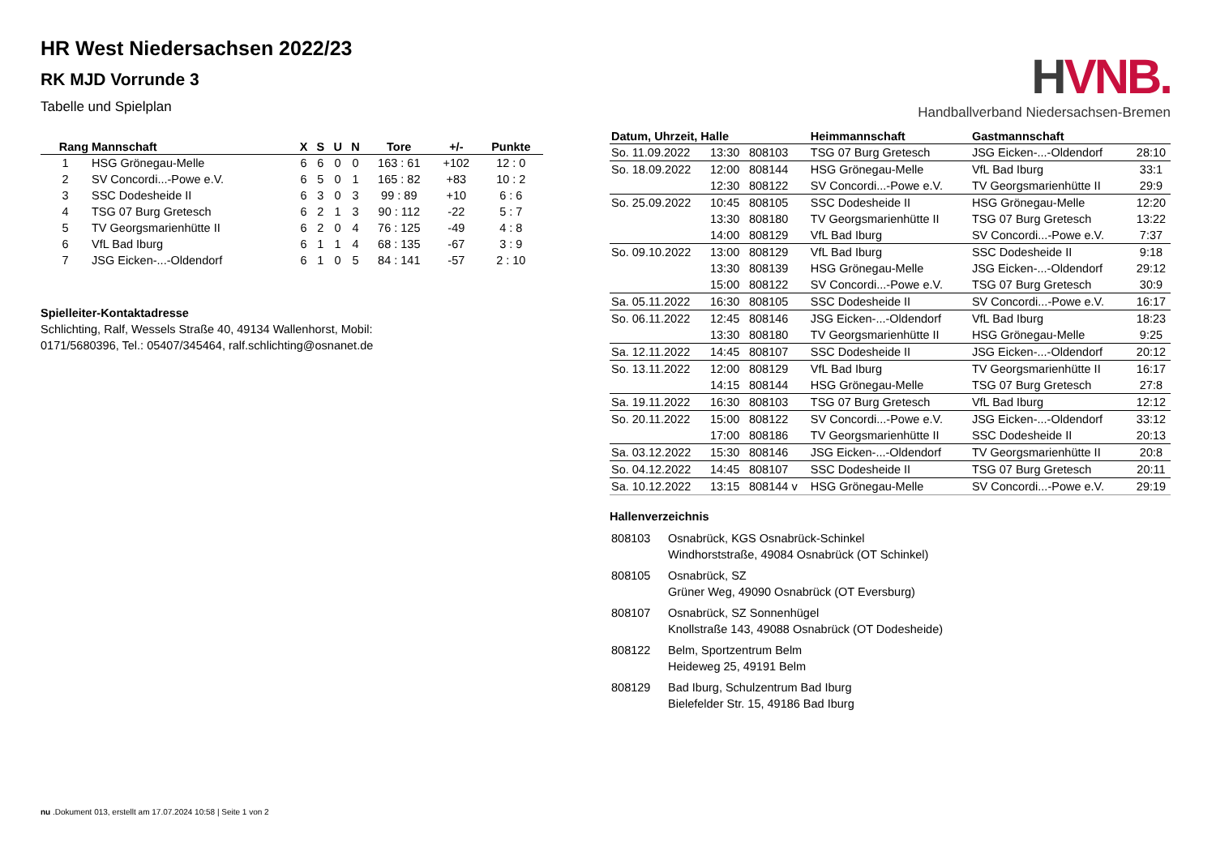HR West Niedersachsen 2022/23
RK MJD Vorrunde 3
Tabelle und Spielplan
| Rang | Mannschaft | X | S | U | N | Tore | +/- | Punkte |
| --- | --- | --- | --- | --- | --- | --- | --- | --- |
| 1 | HSG Grönegau-Melle | 6 | 6 | 0 | 0 | 163 : 61 | +102 | 12 : 0 |
| 2 | SV Concordi...-Powe e.V. | 6 | 5 | 0 | 1 | 165 : 82 | +83 | 10 : 2 |
| 3 | SSC Dodesheide II | 6 | 3 | 0 | 3 | 99 : 89 | +10 | 6 : 6 |
| 4 | TSG 07 Burg Gretesch | 6 | 2 | 1 | 3 | 90 : 112 | -22 | 5 : 7 |
| 5 | TV Georgsmarienhütte II | 6 | 2 | 0 | 4 | 76 : 125 | -49 | 4 : 8 |
| 6 | VfL Bad Iburg | 6 | 1 | 1 | 4 | 68 : 135 | -67 | 3 : 9 |
| 7 | JSG Eicken-...-Oldendorf | 6 | 1 | 0 | 5 | 84 : 141 | -57 | 2 : 10 |
Spielleiter-Kontaktadresse
Schlichting, Ralf, Wessels Straße 40, 49134 Wallenhorst, Mobil:
0171/5680396, Tel.: 05407/345464, ralf.schlichting@osnanet.de
HVNB.
Handballverband Niedersachsen-Bremen
| Datum, Uhrzeit, Halle | | | Heimmannschaft | Gastmannschaft | |
| --- | --- | --- | --- | --- | --- |
| So. 11.09.2022 | 13:30 | 808103 | TSG 07 Burg Gretesch | JSG Eicken-...-Oldendorf | 28:10 |
| So. 18.09.2022 | 12:00 | 808144 | HSG Grönegau-Melle | VfL Bad Iburg | 33:1 |
| | 12:30 | 808122 | SV Concordi...-Powe e.V. | TV Georgsmarienhütte II | 29:9 |
| So. 25.09.2022 | 10:45 | 808105 | SSC Dodesheide II | HSG Grönegau-Melle | 12:20 |
| | 13:30 | 808180 | TV Georgsmarienhütte II | TSG 07 Burg Gretesch | 13:22 |
| | 14:00 | 808129 | VfL Bad Iburg | SV Concordi...-Powe e.V. | 7:37 |
| So. 09.10.2022 | 13:00 | 808129 | VfL Bad Iburg | SSC Dodesheide II | 9:18 |
| | 13:30 | 808139 | HSG Grönegau-Melle | JSG Eicken-...-Oldendorf | 29:12 |
| | 15:00 | 808122 | SV Concordi...-Powe e.V. | TSG 07 Burg Gretesch | 30:9 |
| Sa. 05.11.2022 | 16:30 | 808105 | SSC Dodesheide II | SV Concordi...-Powe e.V. | 16:17 |
| So. 06.11.2022 | 12:45 | 808146 | JSG Eicken-...-Oldendorf | VfL Bad Iburg | 18:23 |
| | 13:30 | 808180 | TV Georgsmarienhütte II | HSG Grönegau-Melle | 9:25 |
| Sa. 12.11.2022 | 14:45 | 808107 | SSC Dodesheide II | JSG Eicken-...-Oldendorf | 20:12 |
| So. 13.11.2022 | 12:00 | 808129 | VfL Bad Iburg | TV Georgsmarienhütte II | 16:17 |
| | 14:15 | 808144 | HSG Grönegau-Melle | TSG 07 Burg Gretesch | 27:8 |
| Sa. 19.11.2022 | 16:30 | 808103 | TSG 07 Burg Gretesch | VfL Bad Iburg | 12:12 |
| So. 20.11.2022 | 15:00 | 808122 | SV Concordi...-Powe e.V. | JSG Eicken-...-Oldendorf | 33:12 |
| | 17:00 | 808186 | TV Georgsmarienhütte II | SSC Dodesheide II | 20:13 |
| Sa. 03.12.2022 | 15:30 | 808146 | JSG Eicken-...-Oldendorf | TV Georgsmarienhütte II | 20:8 |
| So. 04.12.2022 | 14:45 | 808107 | SSC Dodesheide II | TSG 07 Burg Gretesch | 20:11 |
| Sa. 10.12.2022 | 13:15 | 808144 v | HSG Grönegau-Melle | SV Concordi...-Powe e.V. | 29:19 |
Hallenverzeichnis
| 808103 | Osnabrück, KGS Osnabrück-Schinkel Windhorststraße, 49084 Osnabrück (OT Schinkel) |
| 808105 | Osnabrück, SZ Grüner Weg, 49090 Osnabrück (OT Eversburg) |
| 808107 | Osnabrück, SZ Sonnenhügel Knollstraße 143, 49088 Osnabrück (OT Dodesheide) |
| 808122 | Belm, Sportzentrum Belm Heideweg 25, 49191 Belm |
| 808129 | Bad Iburg, Schulzentrum Bad Iburg Bielefelder Str. 15, 49186 Bad Iburg |
nu .Dokument 013, erstellt am 17.07.2024 10:58 | Seite 1 von 2